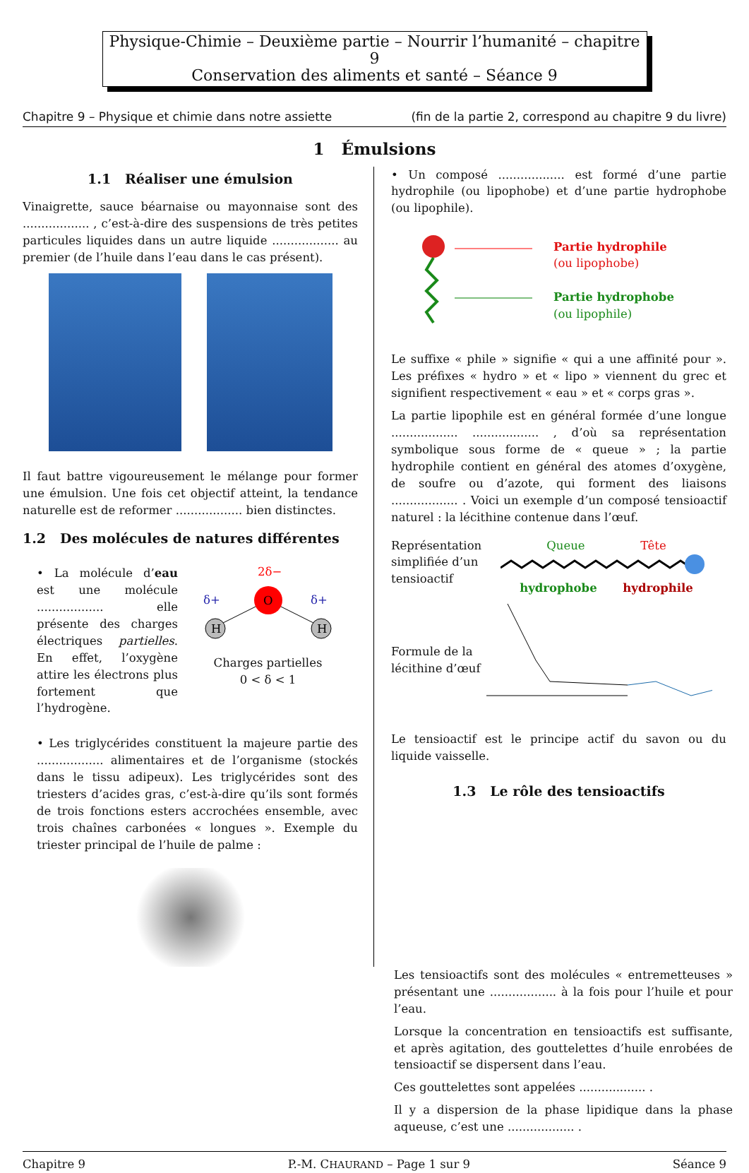Physique-Chimie – Deuxième partie – Nourrir l’humanité – chapitre 9
Conservation des aliments et santé – Séance 9
Chapitre 9 – Physique et chimie dans notre assiette (fin de la partie 2, correspond au chapitre 9 du livre)
1 Émulsions
1.1 Réaliser une émulsion
Vinaigrette, sauce béarnaise ou mayonnaise sont des .................. , c’est-à-dire des suspensions de très petites particules liquides dans un autre liquide .................. au premier (de l’huile dans l’eau dans le cas présent).
Il faut battre vigoureusement le mélange pour former une émulsion. Une fois cet objectif atteint, la tendance naturelle est de reformer .................. bien distinctes.
1.2 Des molécules de natures différentes
• La molécule d’eau est une molécule .................. elle présente des charges électriques partielles. En effet, l’oxygène attire les électrons plus fortement que l’hydrogène.
O
H
H
2δ−
δ+
δ+
Charges partielles
0 < δ < 1
• Les triglycérides constituent la majeure partie des .................. alimentaires et de l’organisme (stockés dans le tissu adipeux). Les triglycérides sont des triesters d’acides gras, c’est-à-dire qu’ils sont formés de trois fonctions esters accrochées ensemble, avec trois chaînes carbonées « longues ». Exemple du triester principal de l’huile de palme :
• Un composé .................. est formé d’une partie hydrophile (ou lipophobe) et d’une partie hydrophobe (ou lipophile).
Partie hydrophile
(ou lipophobe)
Partie hydrophobe
(ou lipophile)
Le suffixe « phile » signifie « qui a une affinité pour ». Les préfixes « hydro » et « lipo » viennent du grec et signifient respectivement « eau » et « corps gras ».
La partie lipophile est en général formée d’une longue .................. .................. , d’où sa représentation symbolique sous forme de « queue » ; la partie hydrophile contient en général des atomes d’oxygène, de soufre ou d’azote, qui forment des liaisons .................. . Voici un exemple d’un composé tensioactif naturel : la lécithine contenue dans l’œuf.
Représentation simplifiée d’un tensioactif
Queue Tête
hydrophobe hydrophile
Formule de la lécithine d’œuf
Le tensioactif est le principe actif du savon ou du liquide vaisselle.
1.3 Le rôle des tensioactifs
Les tensioactifs sont des molécules « entremetteuses » présentant une .................. à la fois pour l’huile et pour l’eau.
Lorsque la concentration en tensioactifs est suffisante, et après agitation, des gouttelettes d’huile enrobées de tensioactif se dispersent dans l’eau.
Ces gouttelettes sont appelées .................. .
Il y a dispersion de la phase lipidique dans la phase aqueuse, c’est une .................. .
Chapitre 9 P.-M. CHAURAND – Page 1 sur 9 Séance 9